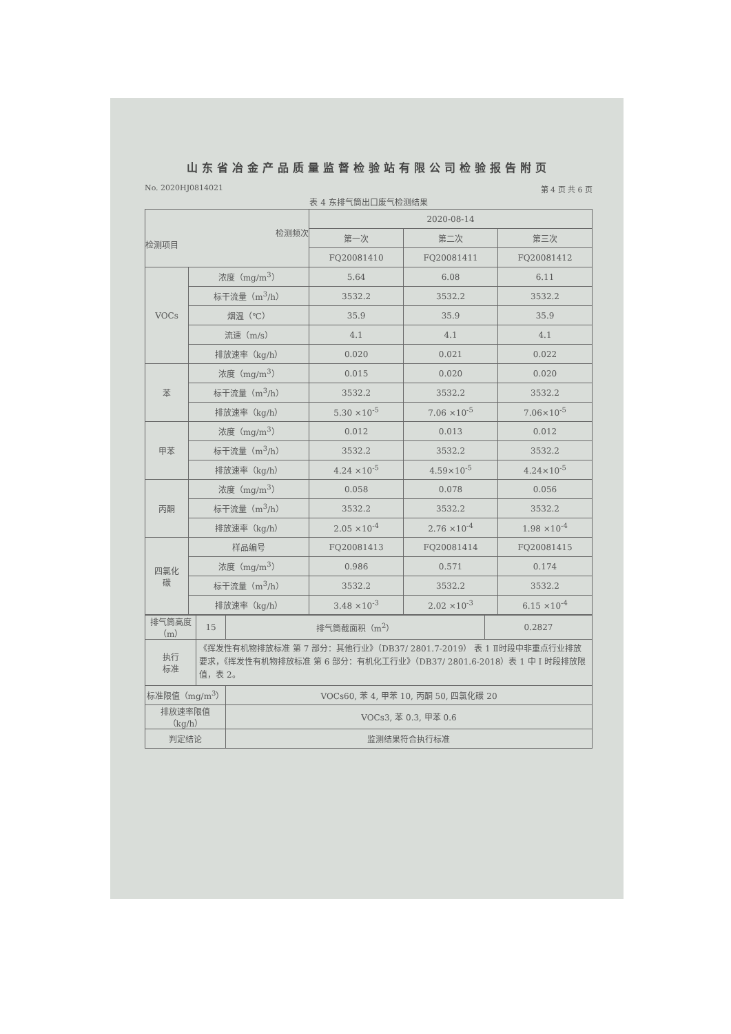山东省冶金产品质量监督检验站有限公司检验报告附页
No. 2020HJ0814021 第 4 页 共 6 页
表 4 东排气筒出口废气检测结果
| 检测频次 检测项目 | | 2020-08-14 | | |
| --- | --- | --- | --- | --- |
| | | 第一次 | 第二次 | 第三次 |
| | | FQ20081410 | FQ20081411 | FQ20081412 |
| VOCs | 浓度（mg/m<sup>3</sup>） | 5.64 | 6.08 | 6.11 |
| | 标干流量（m<sup>3</sup>/h） | 3532.2 | 3532.2 | 3532.2 |
| | 烟温（℃） | 35.9 | 35.9 | 35.9 |
| | 流速（m/s） | 4.1 | 4.1 | 4.1 |
| | 排放速率（kg/h） | 0.020 | 0.021 | 0.022 |
| 苯 | 浓度（mg/m<sup>3</sup>） | 0.015 | 0.020 | 0.020 |
| | 标干流量（m<sup>3</sup>/h） | 3532.2 | 3532.2 | 3532.2 |
| | 排放速率（kg/h） | 5.30 ×10<sup>-5</sup> | 7.06 ×10<sup>-5</sup> | 7.06×10<sup>-5</sup> |
| 甲苯 | 浓度（mg/m<sup>3</sup>） | 0.012 | 0.013 | 0.012 |
| | 标干流量（m<sup>3</sup>/h） | 3532.2 | 3532.2 | 3532.2 |
| | 排放速率（kg/h） | 4.24 ×10<sup>-5</sup> | 4.59×10<sup>-5</sup> | 4.24×10<sup>-5</sup> |
| 丙酮 | 浓度（mg/m<sup>3</sup>） | 0.058 | 0.078 | 0.056 |
| | 标干流量（m<sup>3</sup>/h） | 3532.2 | 3532.2 | 3532.2 |
| | 排放速率（kg/h） | 2.05 ×10<sup>-4</sup> | 2.76 ×10<sup>-4</sup> | 1.98 ×10<sup>-4</sup> |
| 四氯化 碳 | 样品编号 | FQ20081413 | FQ20081414 | FQ20081415 |
| | 浓度（mg/m<sup>3</sup>） | 0.986 | 0.571 | 0.174 |
| | 标干流量（m<sup>3</sup>/h） | 3532.2 | 3532.2 | 3532.2 |
| | 排放速率（kg/h） | 3.48 ×10<sup>-3</sup> | 2.02 ×10<sup>-3</sup> | 6.15 ×10<sup>-4</sup> |
| 排气筒高度（m） | 15 | 排气筒截面积（m<sup>2</sup>） | 0.2827 |
| 执行 标准 | 《挥发性有机物排放标准 第 7 部分：其他行业》（DB37/ 2801.7-2019） 表 1 Ⅱ时段中非重点行业排放要求，《挥发性有机物排放标准 第 6 部分：有机化工行业》（DB37/ 2801.6-2018）表 1 中 Ⅰ 时段排放限值，表 2。 | | |
| 标准限值（mg/m<sup>3</sup>） | | VOCs60, 苯 4, 甲苯 10, 丙酮 50, 四氯化碳 20 | |
| 排放速率限值（kg/h） | | VOCs3, 苯 0.3, 甲苯 0.6 | |
| 判定结论 | | 监测结果符合执行标准 | |